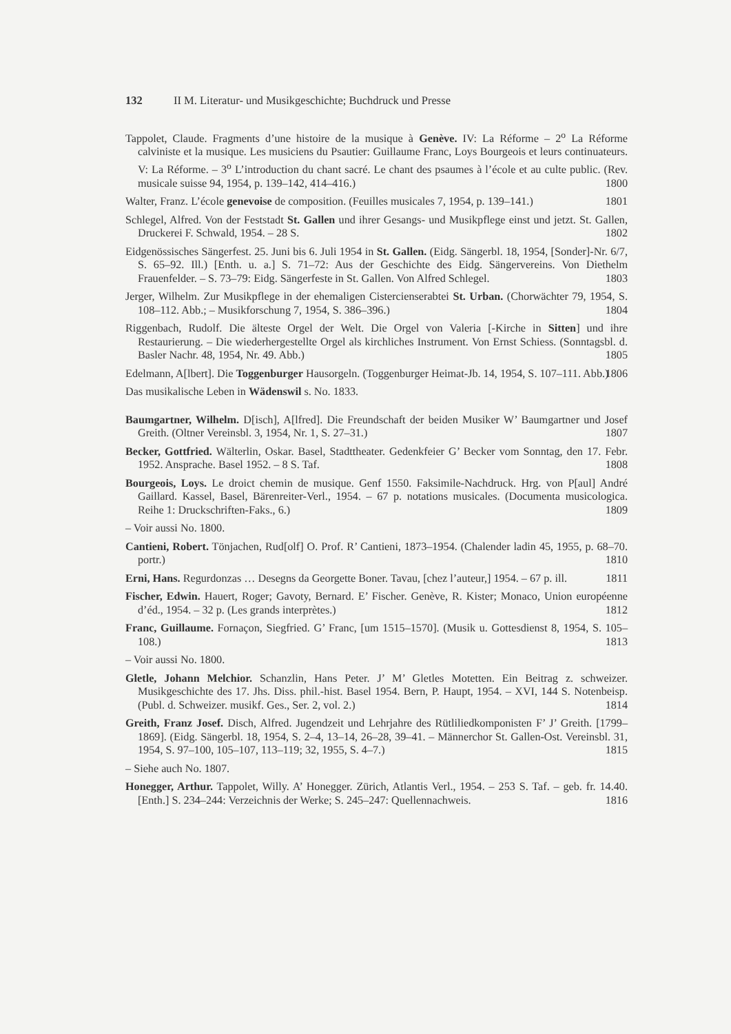132 II M. Literatur- und Musikgeschichte; Buchdruck und Presse
Tappolet, Claude. Fragments d’une histoire de la musique à Genève. IV: La Réforme – 2<sup>o</sup> La Réforme calviniste et la musique. Les musiciens du Psautier: Guillaume Franc, Loys Bourgeois et leurs continuateurs. V: La Réforme. – 3<sup>o</sup> L’introduction du chant sacré. Le chant des psaumes à l’école et au culte public. (Rev. musicale suisse 94, 1954, p. 139–142, 414–416.) 1800
Walter, Franz. L’école genevoise de composition. (Feuilles musicales 7, 1954, p. 139–141.) 1801
Schlegel, Alfred. Von der Feststadt St. Gallen und ihrer Gesangs- und Musikpflege einst und jetzt. St. Gallen, Druckerei F. Schwald, 1954. – 28 S. 1802
Eidgenössisches Sängerfest. 25. Juni bis 6. Juli 1954 in St. Gallen. (Eidg. Sängerbl. 18, 1954, [Sonder]-Nr. 6/7, S. 65–92. Ill.) [Enth. u. a.] S. 71–72: Aus der Geschichte des Eidg. Sängervereins. Von Diethelm Frauenfelder. – S. 73–79: Eidg. Sängerfeste in St. Gallen. Von Alfred Schlegel. 1803
Jerger, Wilhelm. Zur Musikpflege in der ehemaligen Cistercienserabtei St. Urban. (Chorwächter 79, 1954, S. 108–112. Abb.; – Musikforschung 7, 1954, S. 386–396.) 1804
Riggenbach, Rudolf. Die älteste Orgel der Welt. Die Orgel von Valeria [-Kirche in Sitten] und ihre Restaurierung. – Die wiederhergestellte Orgel als kirchliches Instrument. Von Ernst Schiess. (Sonntagsbl. d. Basler Nachr. 48, 1954, Nr. 49. Abb.) 1805
Edelmann, A[lbert]. Die Toggenburger Hausorgeln. (Toggenburger Heimat-Jb. 14, 1954, S. 107–111. Abb.) 1806
Das musikalische Leben in Wädenswil s. No. 1833.
Baumgartner, Wilhelm. D[isch], A[lfred]. Die Freundschaft der beiden Musiker W’ Baumgartner und Josef Greith. (Oltner Vereinsbl. 3, 1954, Nr. 1, S. 27–31.) 1807
Becker, Gottfried. Wälterlin, Oskar. Basel, Stadttheater. Gedenkfeier G’ Becker vom Sonntag, den 17. Febr. 1952. Ansprache. Basel 1952. – 8 S. Taf. 1808
Bourgeois, Loys. Le droict chemin de musique. Genf 1550. Faksimile-Nachdruck. Hrg. von P[aul] André Gaillard. Kassel, Basel, Bärenreiter-Verl., 1954. – 67 p. notations musicales. (Documenta musicologica. Reihe 1: Druckschriften-Faks., 6.) 1809
– Voir aussi No. 1800.
Cantieni, Robert. Tönjachen, Rud[olf] O. Prof. R’ Cantieni, 1873–1954. (Chalender ladin 45, 1955, p. 68–70. portr.) 1810
Erni, Hans. Regurdonzas … Desegns da Georgette Boner. Tavau, [chez l’auteur,] 1954. – 67 p. ill. 1811
Fischer, Edwin. Hauert, Roger; Gavoty, Bernard. E’ Fischer. Genève, R. Kister; Monaco, Union européenne d’éd., 1954. – 32 p. (Les grands interprètes.) 1812
Franc, Guillaume. Fornaçon, Siegfried. G’ Franc, [um 1515–1570]. (Musik u. Gottesdienst 8, 1954, S. 105–108.) 1813
– Voir aussi No. 1800.
Gletle, Johann Melchior. Schanzlin, Hans Peter. J’ M’ Gletles Motetten. Ein Beitrag z. schweizer. Musikgeschichte des 17. Jhs. Diss. phil.-hist. Basel 1954. Bern, P. Haupt, 1954. – XVI, 144 S. Notenbeisp. (Publ. d. Schweizer. musikf. Ges., Ser. 2, vol. 2.) 1814
Greith, Franz Josef. Disch, Alfred. Jugendzeit und Lehrjahre des Rütliliedkomponisten F’ J’ Greith. [1799–1869]. (Eidg. Sängerbl. 18, 1954, S. 2–4, 13–14, 26–28, 39–41. – Männerchor St. Gallen-Ost. Vereinsbl. 31, 1954, S. 97–100, 105–107, 113–119; 32, 1955, S. 4–7.) 1815
– Siehe auch No. 1807.
Honegger, Arthur. Tappolet, Willy. A’ Honegger. Zürich, Atlantis Verl., 1954. – 253 S. Taf. – geb. fr. 14.40. [Enth.] S. 234–244: Verzeichnis der Werke; S. 245–247: Quellennachweis. 1816